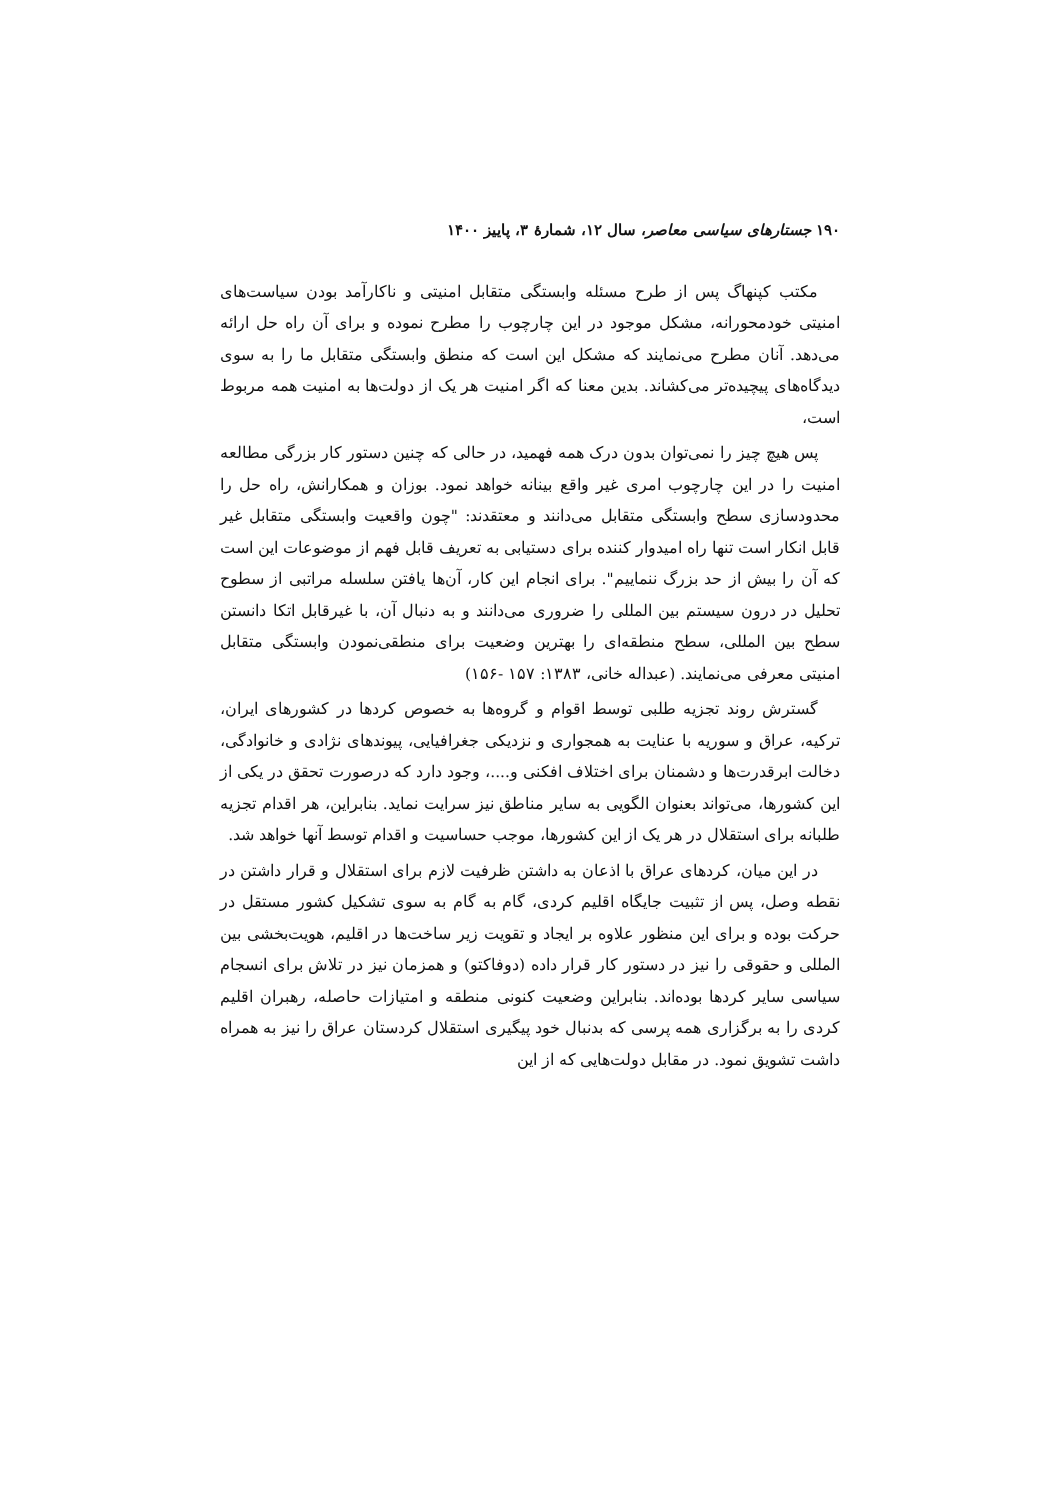۱۹۰ جستارهای سیاسی معاصر، سال ۱۲، شمارهٔ ۳، پاییز ۱۴۰۰
مکتب کپنهاگ پس از طرح مسئله وابستگی متقابل امنیتی و ناکارآمد بودن سیاست‌های امنیتی خودمحورانه، مشکل موجود در این چارچوب را مطرح نموده و برای آن راه حل ارائه می‌دهد. آنان مطرح می‌نمایند که مشکل این است که منطق وابستگی متقابل ما را به سوی دیدگاه‌های پیچیده‌تر می‌کشاند. بدین معنا که اگر امنیت هر یک از دولت‌ها به امنیت همه مربوط است،
پس هیچ چیز را نمی‌توان بدون درک همه فهمید، در حالی که چنین دستور کار بزرگی مطالعه امنیت را در این چارچوب امری غیر واقع بینانه خواهد نمود. بوزان و همکارانش، راه حل را محدودسازی سطح وابستگی متقابل می‌دانند و معتقدند: "چون واقعیت وابستگی متقابل غیر قابل انکار است تنها راه امیدوار کننده برای دستیابی به تعریف قابل فهم از موضوعات این است که آن را بیش از حد بزرگ ننماییم". برای انجام این کار، آن‌ها یافتن سلسله مراتبی از سطوح تحلیل در درون سیستم بین المللی را ضروری می‌دانند و به دنبال آن، با غیرقابل اتکا دانستن سطح بین المللی، سطح منطقه‌ای را بهترین وضعیت برای منطقی‌نمودن وابستگی متقابل امنیتی معرفی می‌نمایند. (عبداله خانی، ۱۳۸۳: ۱۵۷ -۱۵۶)
گسترش روند تجزیه طلبی توسط اقوام و گروه‌ها به خصوص کردها در کشورهای ایران، ترکیه، عراق و سوریه با عنایت به همجواری و نزدیکی جغرافیایی، پیوندهای نژادی و خانوادگی، دخالت ابرقدرت‌ها و دشمنان برای اختلاف افکنی و....، وجود دارد که درصورت تحقق در یکی از این کشورها، می‌تواند بعنوان الگویی به سایر مناطق نیز سرایت نماید. بنابراین، هر اقدام تجزیه طلبانه برای استقلال در هر یک از این کشورها، موجب حساسیت و اقدام توسط آنها خواهد شد.
در این میان، کردهای عراق با اذعان به داشتن ظرفیت لازم برای استقلال و قرار داشتن در نقطه وصل، پس از تثبیت جایگاه اقلیم کردی، گام به گام به سوی تشکیل کشور مستقل در حرکت بوده و برای این منظور علاوه بر ایجاد و تقویت زیر ساخت‌ها در اقلیم، هویت‌بخشی بین المللی و حقوقی را نیز در دستور کار قرار داده (دوفاکتو) و همزمان نیز در تلاش برای انسجام سیاسی سایر کردها بوده‌اند. بنابراین وضعیت کنونی منطقه و امتیازات حاصله، رهبران اقلیم کردی را به برگزاری همه پرسی که بدنبال خود پیگیری استقلال کردستان عراق را نیز به همراه داشت تشویق نمود. در مقابل دولت‌هایی که از این